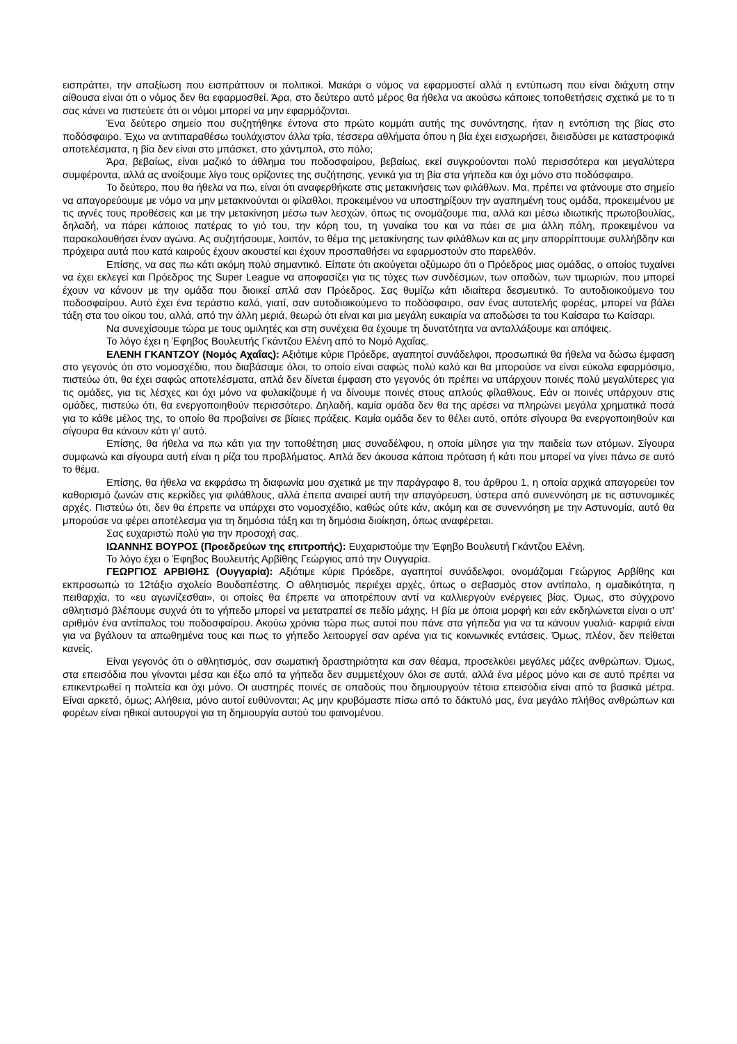εισπράττει, την απαξίωση που εισπράττουν οι πολιτικοί. Μακάρι ο νόμος να εφαρμοστεί αλλά η εντύπωση που είναι διάχυτη στην αίθουσα είναι ότι ο νόμος δεν θα εφαρμοσθεί. Άρα, στο δεύτερο αυτό μέρος θα ήθελα να ακούσω κάποιες τοποθετήσεις σχετικά με το τι σας κάνει να πιστεύετε ότι οι νόμοι μπορεί να μην εφαρμόζονται.
Ένα δεύτερο σημείο που συζητήθηκε έντονα στο πρώτο κομμάτι αυτής της συνάντησης, ήταν η εντόπιση της βίας στο ποδόσφαιρο. Έχω να αντιπαραθέσω τουλάχιστον άλλα τρία, τέσσερα αθλήματα όπου η βία έχει εισχωρήσει, διεισδύσει με καταστροφικά αποτελέσματα, η βία δεν είναι στο μπάσκετ, στο χάντμπολ, στο πόλο;
Άρα, βεβαίως, είναι μαζικό το άθλημα του ποδοσφαίρου, βεβαίως, εκεί συγκρούονται πολύ περισσότερα και μεγαλύτερα συμφέροντα, αλλά ας ανοίξουμε λίγο τους ορίζοντες της συζήτησης, γενικά για τη βία στα γήπεδα και όχι μόνο στο ποδόσφαιρο.
Το δεύτερο, που θα ήθελα να πω, είναι ότι αναφερθήκατε στις μετακινήσεις των φιλάθλων. Μα, πρέπει να φτάνουμε στο σημείο να απαγορεύουμε με νόμο να μην μετακινούνται οι φίλαθλοι, προκειμένου να υποστηρίξουν την αγαπημένη τους ομάδα, προκειμένου με τις αγνές τους προθέσεις και με την μετακίνηση μέσω των λεσχών, όπως τις ονομάζουμε πια, αλλά και μέσω ιδιωτικής πρωτοβουλίας, δηλαδή, να πάρει κάποιος πατέρας το γιό του, την κόρη του, τη γυναίκα του και να πάει σε μια άλλη πόλη, προκειμένου να παρακολουθήσει έναν αγώνα. Ας συζητήσουμε, λοιπόν, το θέμα της μετακίνησης των φιλάθλων και ας μην απορρίπτουμε συλλήβδην και πρόχειρα αυτά που κατά καιρούς έχουν ακουστεί και έχουν προσπαθήσει να εφαρμοστούν στο παρελθόν.
Επίσης, να σας πω κάτι ακόμη πολύ σημαντικό. Είπατε ότι ακούγεται οξύμωρο ότι ο Πρόεδρος μιας ομάδας, ο οποίος τυχαίνει να έχει εκλεγεί και Πρόεδρος της Super League να αποφασίζει για τις τύχες των συνδέσμων, των οπαδών, των τιμωριών, που μπορεί έχουν να κάνουν με την ομάδα που διοικεί απλά σαν Πρόεδρος. Σας θυμίζω κάτι ιδιαίτερα δεσμευτικό. Το αυτοδιοικούμενο του ποδοσφαίρου. Αυτό έχει ένα τεράστιο καλό, γιατί, σαν αυτοδιοικούμενο το ποδόσφαιρο, σαν ένας αυτοτελής φορέας, μπορεί να βάλει τάξη στα του οίκου του, αλλά, από την άλλη μεριά, θεωρώ ότι είναι και μια μεγάλη ευκαιρία να αποδώσει τα του Καίσαρα τω Καίσαρι.
Να συνεχίσουμε τώρα με τους ομιλητές και στη συνέχεια θα έχουμε τη δυνατότητα να ανταλλάξουμε και απόψεις.
Το λόγο έχει η Έφηβος Βουλευτής Γκάντζου Ελένη από το Νομό Αχαΐας.
ΕΛΕΝΗ ΓΚΑΝΤΖΟΥ (Νομός Αχαΐας): Αξιότιμε κύριε Πρόεδρε, αγαπητοί συνάδελφοι, προσωπικά θα ήθελα να δώσω έμφαση στο γεγονός ότι στο νομοσχέδιο, που διαβάσαμε όλοι, το οποίο είναι σαφώς πολύ καλό και θα μπορούσε να είναι εύκολα εφαρμόσιμο, πιστεύω ότι, θα έχει σαφώς αποτελέσματα, απλά δεν δίνεται έμφαση στο γεγονός ότι πρέπει να υπάρχουν ποινές πολύ μεγαλύτερες για τις ομάδες, για τις λέσχες και όχι μόνο να φυλακίζουμε ή να δίνουμε ποινές στους απλούς φίλαθλους. Εάν οι ποινές υπάρχουν στις ομάδες, πιστεύω ότι, θα ενεργοποιηθούν περισσότερο. Δηλαδή, καμία ομάδα δεν θα της αρέσει να πληρώνει μεγάλα χρηματικά ποσά για το κάθε μέλος της, το οποίο θα προβαίνει σε βίαιες πράξεις. Καμία ομάδα δεν το θέλει αυτό, οπότε σίγουρα θα ενεργοποιηθούν και σίγουρα θα κάνουν κάτι γι’ αυτό.
Επίσης, θα ήθελα να πω κάτι για την τοποθέτηση μιας συναδέλφου, η οποία μίλησε για την παιδεία των ατόμων. Σίγουρα συμφωνώ και σίγουρα αυτή είναι η ρίζα του προβλήματος. Απλά δεν άκουσα κάποια πρόταση ή κάτι που μπορεί να γίνει πάνω σε αυτό το θέμα.
Επίσης, θα ήθελα να εκφράσω τη διαφωνία μου σχετικά με την παράγραφο 8, του άρθρου 1, η οποία αρχικά απαγορεύει τον καθορισμό ζωνών στις κερκίδες για φιλάθλους, αλλά έπειτα αναιρεί αυτή την απαγόρευση, ύστερα από συνεννόηση με τις αστυνομικές αρχές. Πιστεύω ότι, δεν θα έπρεπε να υπάρχει στο νομοσχέδιο, καθώς ούτε κάν, ακόμη και σε συνεννόηση με την Αστυνομία, αυτό θα μπορούσε να φέρει αποτέλεσμα για τη δημόσια τάξη και τη δημόσια διοίκηση, όπως αναφέρεται.
Σας ευχαριστώ πολύ για την προσοχή σας.
ΙΩΑΝΝΗΣ ΒΟΥΡΟΣ (Προεδρεύων της επιτροπής): Ευχαριστούμε την Έφηβο Βουλευτή Γκάντζου Ελένη.
Το λόγο έχει ο Έφηβος Βουλευτής Αρβίθης Γεώργιος από την Ουγγαρία.
ΓΕΩΡΓΙΟΣ ΑΡΒΙΘΗΣ (Ουγγαρία): Αξιότιμε κύριε Πρόεδρε, αγαπητοί συνάδελφοι, ονομάζομαι Γεώργιος Αρβίθης και εκπροσωπώ το 12τάξιο σχολείο Βουδαπέστης. Ο αθλητισμός περιέχει αρχές, όπως ο σεβασμός στον αντίπαλο, η ομαδικότητα, η πειθαρχία, το «ευ αγωνίζεσθαι», οι οποίες θα έπρεπε να αποτρέπουν αντί να καλλιεργούν ενέργειες βίας. Όμως, στο σύγχρονο αθλητισμό βλέπουμε συχνά ότι το γήπεδο μπορεί να μετατραπεί σε πεδίο μάχης. Η βία με όποια μορφή και εάν εκδηλώνεται είναι ο υπ’ αριθμόν ένα αντίπαλος του ποδοσφαίρου. Ακούω χρόνια τώρα πως αυτοί που πάνε στα γήπεδα για να τα κάνουν γυαλιά- καρφιά είναι για να βγάλουν τα απωθημένα τους και πως το γήπεδο λειτουργεί σαν αρένα για τις κοινωνικές εντάσεις. Όμως, πλέον, δεν πείθεται κανείς.
Είναι γεγονός ότι ο αθλητισμός, σαν σωματική δραστηριότητα και σαν θέαμα, προσελκύει μεγάλες μάζες ανθρώπων. Όμως, στα επεισόδια που γίνονται μέσα και έξω από τα γήπεδα δεν συμμετέχουν όλοι σε αυτά, αλλά ένα μέρος μόνο και σε αυτό πρέπει να επικεντρωθεί η πολιτεία και όχι μόνο. Οι αυστηρές ποινές σε οπαδούς που δημιουργούν τέτοια επεισόδια είναι από τα βασικά μέτρα. Είναι αρκετό, όμως; Αλήθεια, μόνο αυτοί ευθύνονται; Ας μην κρυβόμαστε πίσω από το δάκτυλό μας, ένα μεγάλο πλήθος ανθρώπων και φορέων είναι ηθικοί αυτουργοί για τη δημιουργία αυτού του φαινομένου.